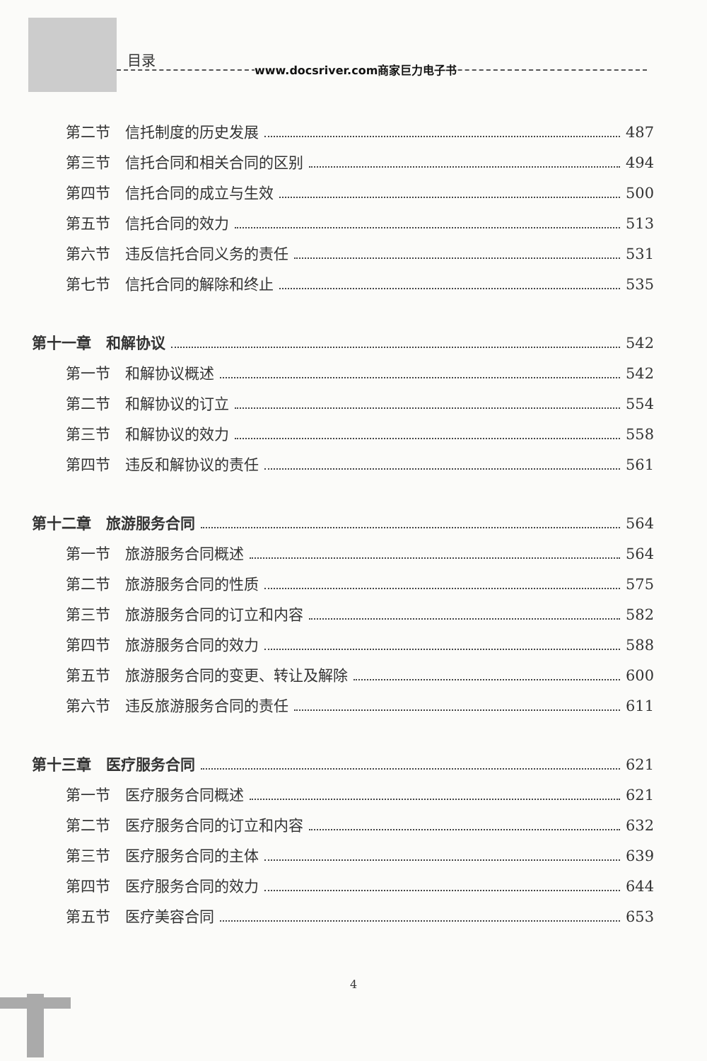目录
www.docsriver.com商家巨力电子书
第二节　信托制度的历史发展 487
第三节　信托合同和相关合同的区别 494
第四节　信托合同的成立与生效 500
第五节　信托合同的效力 513
第六节　违反信托合同义务的责任 531
第七节　信托合同的解除和终止 535
第十一章　和解协议 542
第一节　和解协议概述 542
第二节　和解协议的订立 554
第三节　和解协议的效力 558
第四节　违反和解协议的责任 561
第十二章　旅游服务合同 564
第一节　旅游服务合同概述 564
第二节　旅游服务合同的性质 575
第三节　旅游服务合同的订立和内容 582
第四节　旅游服务合同的效力 588
第五节　旅游服务合同的变更、转让及解除 600
第六节　违反旅游服务合同的责任 611
第十三章　医疗服务合同 621
第一节　医疗服务合同概述 621
第二节　医疗服务合同的订立和内容 632
第三节　医疗服务合同的主体 639
第四节　医疗服务合同的效力 644
第五节　医疗美容合同 653
4